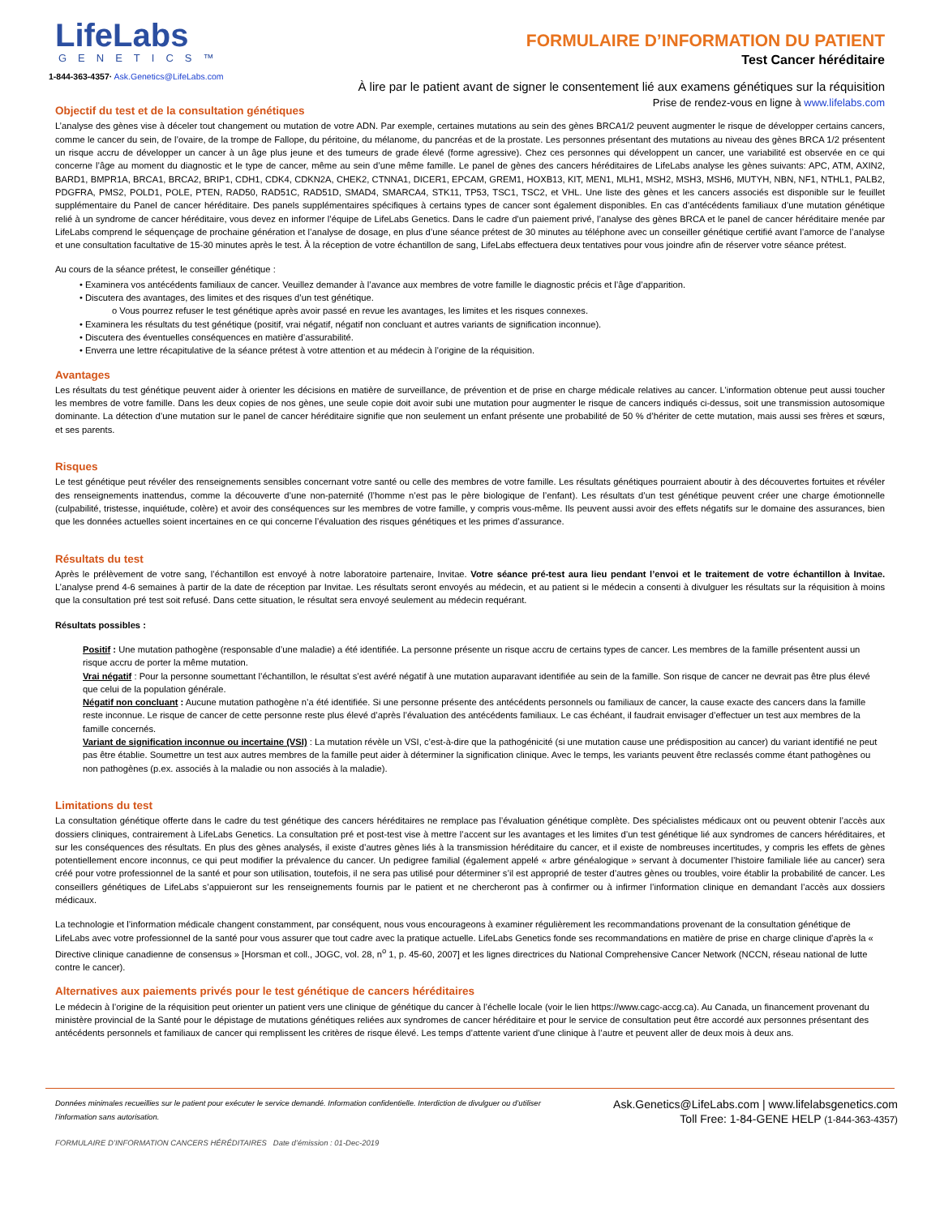LifeLabs
GENETICS™
1-844-363-4357· Ask.Genetics@LifeLabs.com
FORMULAIRE D’INFORMATION DU PATIENT
Test Cancer héréditaire
À lire par le patient avant de signer le consentement lié aux examens génétiques sur la réquisition
Prise de rendez-vous en ligne à www.lifelabs.com
Objectif du test et de la consultation génétiques
L’analyse des gènes vise à déceler tout changement ou mutation de votre ADN. Par exemple, certaines mutations au sein des gènes BRCA1/2 peuvent augmenter le risque de développer certains cancers, comme le cancer du sein, de l’ovaire, de la trompe de Fallope, du péritoine, du mélanome, du pancréas et de la prostate. Les personnes présentant des mutations au niveau des gènes BRCA 1/2 présentent un risque accru de développer un cancer à un âge plus jeune et des tumeurs de grade élevé (forme agressive). Chez ces personnes qui développent un cancer, une variabilité est observée en ce qui concerne l’âge au moment du diagnostic et le type de cancer, même au sein d’une même famille. Le panel de gènes des cancers héréditaires de LifeLabs analyse les gènes suivants: APC, ATM, AXIN2, BARD1, BMPR1A, BRCA1, BRCA2, BRIP1, CDH1, CDK4, CDKN2A, CHEK2, CTNNA1, DICER1, EPCAM, GREM1, HOXB13, KIT, MEN1, MLH1, MSH2, MSH3, MSH6, MUTYH, NBN, NF1, NTHL1, PALB2, PDGFRA, PMS2, POLD1, POLE, PTEN, RAD50, RAD51C, RAD51D, SMAD4, SMARCA4, STK11, TP53, TSC1, TSC2, et VHL. Une liste des gènes et les cancers associés est disponible sur le feuillet supplémentaire du Panel de cancer héréditaire. Des panels supplémentaires spécifiques à certains types de cancer sont également disponibles. En cas d’antécédents familiaux d’une mutation génétique relié à un syndrome de cancer héréditaire, vous devez en informer l’équipe de LifeLabs Genetics. Dans le cadre d’un paiement privé, l’analyse des gènes BRCA et le panel de cancer héréditaire menée par LifeLabs comprend le séquençage de prochaine génération et l’analyse de dosage, en plus d’une séance prétest de 30 minutes au téléphone avec un conseiller génétique certifié avant l’amorce de l’analyse et une consultation facultative de 15-30 minutes après le test. À la réception de votre échantillon de sang, LifeLabs effectuera deux tentatives pour vous joindre afin de réserver votre séance prétest.
Au cours de la séance prétest, le conseiller génétique :
• Examinera vos antécédents familiaux de cancer. Veuillez demander à l’avance aux membres de votre famille le diagnostic précis et l’âge d’apparition.
• Discutera des avantages, des limites et des risques d’un test génétique.
o Vous pourrez refuser le test génétique après avoir passé en revue les avantages, les limites et les risques connexes.
• Examinera les résultats du test génétique (positif, vrai négatif, négatif non concluant et autres variants de signification inconnue).
• Discutera des éventuelles conséquences en matière d’assurabilité.
• Enverra une lettre récapitulative de la séance prétest à votre attention et au médecin à l’origine de la réquisition.
Avantages
Les résultats du test génétique peuvent aider à orienter les décisions en matière de surveillance, de prévention et de prise en charge médicale relatives au cancer. L’information obtenue peut aussi toucher les membres de votre famille. Dans les deux copies de nos gènes, une seule copie doit avoir subi une mutation pour augmenter le risque de cancers indiqués ci-dessus, soit une transmission autosomique dominante. La détection d’une mutation sur le panel de cancer héréditaire signifie que non seulement un enfant présente une probabilité de 50 % d’hériter de cette mutation, mais aussi ses frères et sœurs, et ses parents.
Risques
Le test génétique peut révéler des renseignements sensibles concernant votre santé ou celle des membres de votre famille. Les résultats génétiques pourraient aboutir à des découvertes fortuites et révéler des renseignements inattendus, comme la découverte d’une non-paternité (l’homme n’est pas le père biologique de l’enfant). Les résultats d’un test génétique peuvent créer une charge émotionnelle (culpabilité, tristesse, inquiétude, colère) et avoir des conséquences sur les membres de votre famille, y compris vous-même. Ils peuvent aussi avoir des effets négatifs sur le domaine des assurances, bien que les données actuelles soient incertaines en ce qui concerne l’évaluation des risques génétiques et les primes d’assurance.
Résultats du test
Après le prélèvement de votre sang, l’échantillon est envoyé à notre laboratoire partenaire, Invitae. Votre séance pré-test aura lieu pendant l’envoi et le traitement de votre échantillon à Invitae. L’analyse prend 4-6 semaines à partir de la date de réception par Invitae. Les résultats seront envoyés au médecin, et au patient si le médecin a consenti à divulguer les résultats sur la réquisition à moins que la consultation pré test soit refusé. Dans cette situation, le résultat sera envoyé seulement au médecin requérant.
Résultats possibles :
Positif : Une mutation pathogène (responsable d’une maladie) a été identifiée. La personne présente un risque accru de certains types de cancer. Les membres de la famille présentent aussi un risque accru de porter la même mutation.
Vrai négatif : Pour la personne soumettant l’échantillon, le résultat s’est avéré négatif à une mutation auparavant identifiée au sein de la famille. Son risque de cancer ne devrait pas être plus élevé que celui de la population générale.
Négatif non concluant : Aucune mutation pathogène n’a été identifiée. Si une personne présente des antécédents personnels ou familiaux de cancer, la cause exacte des cancers dans la famille reste inconnue. Le risque de cancer de cette personne reste plus élevé d’après l’évaluation des antécédents familiaux. Le cas échéant, il faudrait envisager d’effectuer un test aux membres de la famille concernés.
Variant de signification inconnue ou incertaine (VSI) : La mutation révèle un VSI, c’est-à-dire que la pathogénicité (si une mutation cause une prédisposition au cancer) du variant identifié ne peut pas être établie. Soumettre un test aux autres membres de la famille peut aider à déterminer la signification clinique. Avec le temps, les variants peuvent être reclassés comme étant pathogènes ou non pathogènes (p.ex. associés à la maladie ou non associés à la maladie).
Limitations du test
La consultation génétique offerte dans le cadre du test génétique des cancers héréditaires ne remplace pas l’évaluation génétique complète. Des spécialistes médicaux ont ou peuvent obtenir l’accès aux dossiers cliniques, contrairement à LifeLabs Genetics. La consultation pré et post-test vise à mettre l’accent sur les avantages et les limites d’un test génétique lié aux syndromes de cancers héréditaires, et sur les conséquences des résultats. En plus des gènes analysés, il existe d’autres gènes liés à la transmission héréditaire du cancer, et il existe de nombreuses incertitudes, y compris les effets de gènes potentiellement encore inconnus, ce qui peut modifier la prévalence du cancer. Un pedigree familial (également appelé « arbre généalogique » servant à documenter l’histoire familiale liée au cancer) sera créé pour votre professionnel de la santé et pour son utilisation, toutefois, il ne sera pas utilisé pour déterminer s’il est approprié de tester d’autres gènes ou troubles, voire établir la probabilité de cancer. Les conseillers génétiques de LifeLabs s’appuieront sur les renseignements fournis par le patient et ne chercheront pas à confirmer ou à infirmer l’information clinique en demandant l’accès aux dossiers médicaux.
La technologie et l’information médicale changent constamment, par conséquent, nous vous encourageons à examiner régulièrement les recommandations provenant de la consultation génétique de LifeLabs avec votre professionnel de la santé pour vous assurer que tout cadre avec la pratique actuelle. LifeLabs Genetics fonde ses recommandations en matière de prise en charge clinique d’après la « Directive clinique canadienne de consensus » [Horsman et coll., JOGC, vol. 28, n<sup>o</sup> 1, p. 45-60, 2007] et les lignes directrices du National Comprehensive Cancer Network (NCCN, réseau national de lutte contre le cancer).
Alternatives aux paiements privés pour le test génétique de cancers héréditaires
Le médecin à l’origine de la réquisition peut orienter un patient vers une clinique de génétique du cancer à l’échelle locale (voir le lien https://www.cagc-accg.ca). Au Canada, un financement provenant du ministère provincial de la Santé pour le dépistage de mutations génétiques reliées aux syndromes de cancer héréditaire et pour le service de consultation peut être accordé aux personnes présentant des antécédents personnels et familiaux de cancer qui remplissent les critères de risque élevé. Les temps d’attente varient d’une clinique à l’autre et peuvent aller de deux mois à deux ans.
Données minimales recueillies sur le patient pour exécuter le service demandé. Information confidentielle. Interdiction de divulguer ou d’utiliser l’information sans autorisation.
FORMULAIRE D’INFORMATION CANCERS HÉRÉDITAIRES Date d’émission : 01-Dec-2019
Ask.Genetics@LifeLabs.com | www.lifelabsgenetics.com
Toll Free: 1-84-GENE HELP (1-844-363-4357)